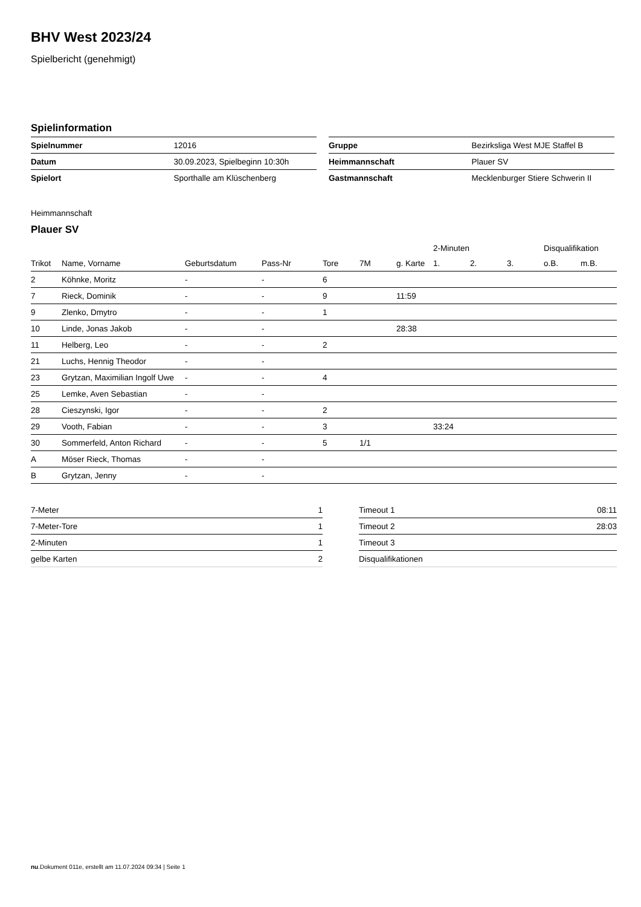BHV West 2023/24
Spielbericht (genehmigt)
Spielinformation
| Spielnummer | 12016 |
| Datum | 30.09.2023, Spielbeginn 10:30h |
| Spielort | Sporthalle am Klüschenberg |
| Gruppe | Bezirksliga West MJE Staffel B |
| Heimmannschaft | Plauer SV |
| Gastmannschaft | Mecklenburger Stiere Schwerin II |
Heimmannschaft
Plauer SV
| | | | | | | | 2-Minuten | | | Disqualifikation | |
| --- | --- | --- | --- | --- | --- | --- | --- | --- | --- | --- | --- |
| Trikot | Name, Vorname | Geburtsdatum | Pass-Nr | Tore | 7M | g. Karte | 1. | 2. | 3. | o.B. | m.B. |
| 2 | Köhnke, Moritz | - | - | 6 | | | | | | | |
| 7 | Rieck, Dominik | - | - | 9 | | 11:59 | | | | | |
| 9 | Zlenko, Dmytro | - | - | 1 | | | | | | | |
| 10 | Linde, Jonas Jakob | - | - | | | 28:38 | | | | | |
| 11 | Helberg, Leo | - | - | 2 | | | | | | | |
| 21 | Luchs, Hennig Theodor | - | - | | | | | | | | |
| 23 | Grytzan, Maximilian Ingolf Uwe | - | - | 4 | | | | | | | |
| 25 | Lemke, Aven Sebastian | - | - | | | | | | | | |
| 28 | Cieszynski, Igor | - | - | 2 | | | | | | | |
| 29 | Vooth, Fabian | - | - | 3 | | | 33:24 | | | | |
| 30 | Sommerfeld, Anton Richard | - | - | 5 | 1/1 | | | | | | |
| A | Möser Rieck, Thomas | - | - | | | | | | | | |
| B | Grytzan, Jenny | - | - | | | | | | | | |
| 7-Meter | 1 |
| 7-Meter-Tore | 1 |
| 2-Minuten | 1 |
| gelbe Karten | 2 |
| Timeout 1 | 08:11 |
| Timeout 2 | 28:03 |
| Timeout 3 | |
| Disqualifikationen | |
nu.Dokument 011e, erstellt am 11.07.2024 09:34 | Seite 1